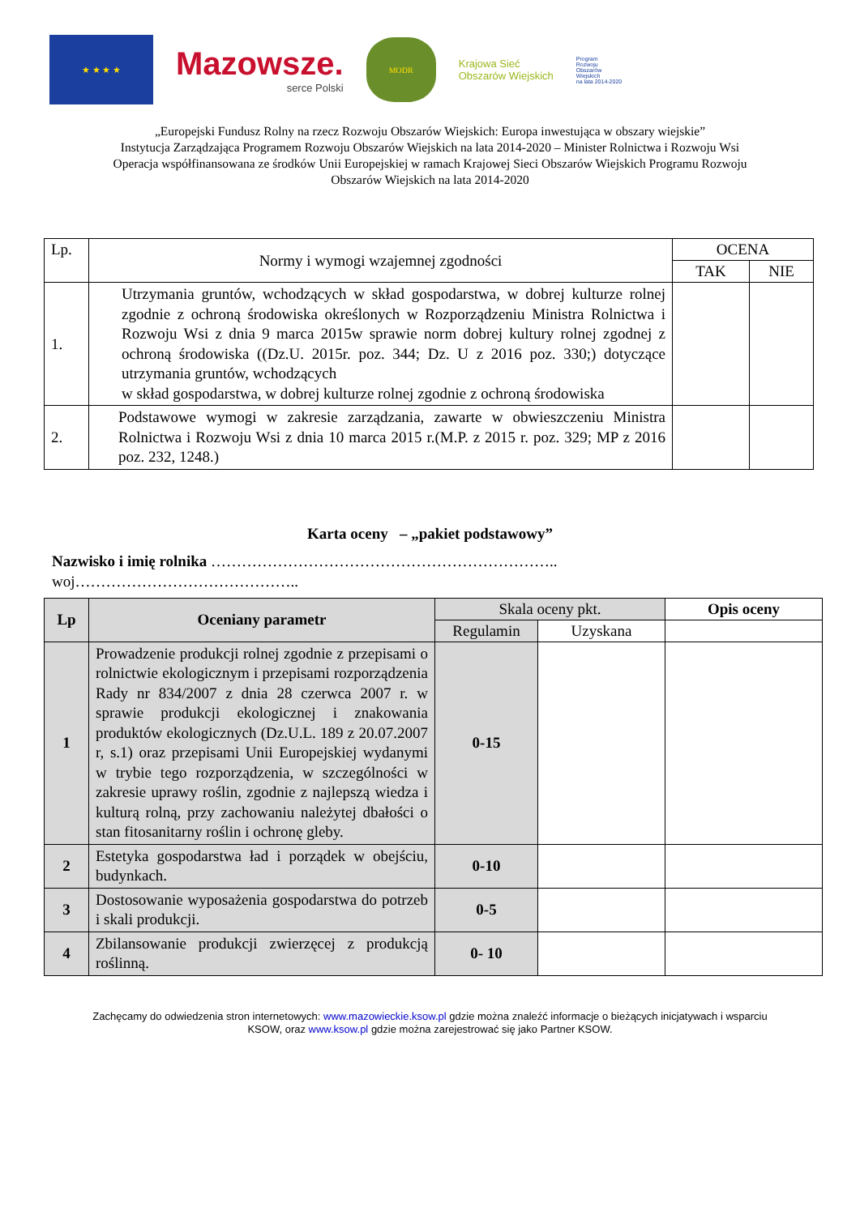★ ★ ★ ★
Mazowsze.
serce Polski
MODR
Krajowa Sieć
Obszarów Wiejskich
Program
Rozwoju
Obszarów
Wiejskich
na lata 2014-2020
„Europejski Fundusz Rolny na rzecz Rozwoju Obszarów Wiejskich: Europa inwestująca w obszary wiejskie”
Instytucja Zarządzająca Programem Rozwoju Obszarów Wiejskich na lata 2014-2020 – Minister Rolnictwa i Rozwoju Wsi
Operacja współfinansowana ze środków Unii Europejskiej w ramach Krajowej Sieci Obszarów Wiejskich Programu Rozwoju
Obszarów Wiejskich na lata 2014-2020
| Lp. | Normy i wymogi wzajemnej zgodności | OCENA | |
| | | TAK | NIE |
| 1. | Utrzymania gruntów, wchodzących w skład gospodarstwa, w dobrej kulturze rolnej zgodnie z ochroną środowiska określonych w Rozporządzeniu Ministra Rolnictwa i Rozwoju Wsi z dnia 9 marca 2015w sprawie norm dobrej kultury rolnej zgodnej z ochroną środowiska ((Dz.U. 2015r. poz. 344; Dz. U z 2016 poz. 330;) dotyczące utrzymania gruntów, wchodzących w skład gospodarstwa, w dobrej kulturze rolnej zgodnie z ochroną środowiska | | |
| 2. | Podstawowe wymogi w zakresie zarządzania, zawarte w obwieszczeniu Ministra Rolnictwa i Rozwoju Wsi z dnia 10 marca 2015 r.(M.P. z 2015 r. poz. 329; MP z 2016 poz. 232, 1248.) | | |
Karta oceny – „pakiet podstawowy”
Nazwisko i imię rolnika …………………………………………………………..
woj……………………………………..
| Lp | Oceniany parametr | Skala oceny pkt. | | Opis oceny |
| | | Regulamin | Uzyskana | |
| 1 | Prowadzenie produkcji rolnej zgodnie z przepisami o rolnictwie ekologicznym i przepisami rozporządzenia Rady nr 834/2007 z dnia 28 czerwca 2007 r. w sprawie produkcji ekologicznej i znakowania produktów ekologicznych (Dz.U.L. 189 z 20.07.2007 r, s.1) oraz przepisami Unii Europejskiej wydanymi w trybie tego rozporządzenia, w szczególności w zakresie uprawy roślin, zgodnie z najlepszą wiedza i kulturą rolną, przy zachowaniu należytej dbałości o stan fitosanitarny roślin i ochronę gleby. | 0-15 | | |
| 2 | Estetyka gospodarstwa ład i porządek w obejściu, budynkach. | 0-10 | | |
| 3 | Dostosowanie wyposażenia gospodarstwa do potrzeb i skali produkcji. | 0-5 | | |
| 4 | Zbilansowanie produkcji zwierzęcej z produkcją roślinną. | 0- 10 | | |
Zachęcamy do odwiedzenia stron internetowych: www.mazowieckie.ksow.pl gdzie można znaleźć informacje o bieżących inicjatywach i wsparciu
KSOW, oraz www.ksow.pl gdzie można zarejestrować się jako Partner KSOW.